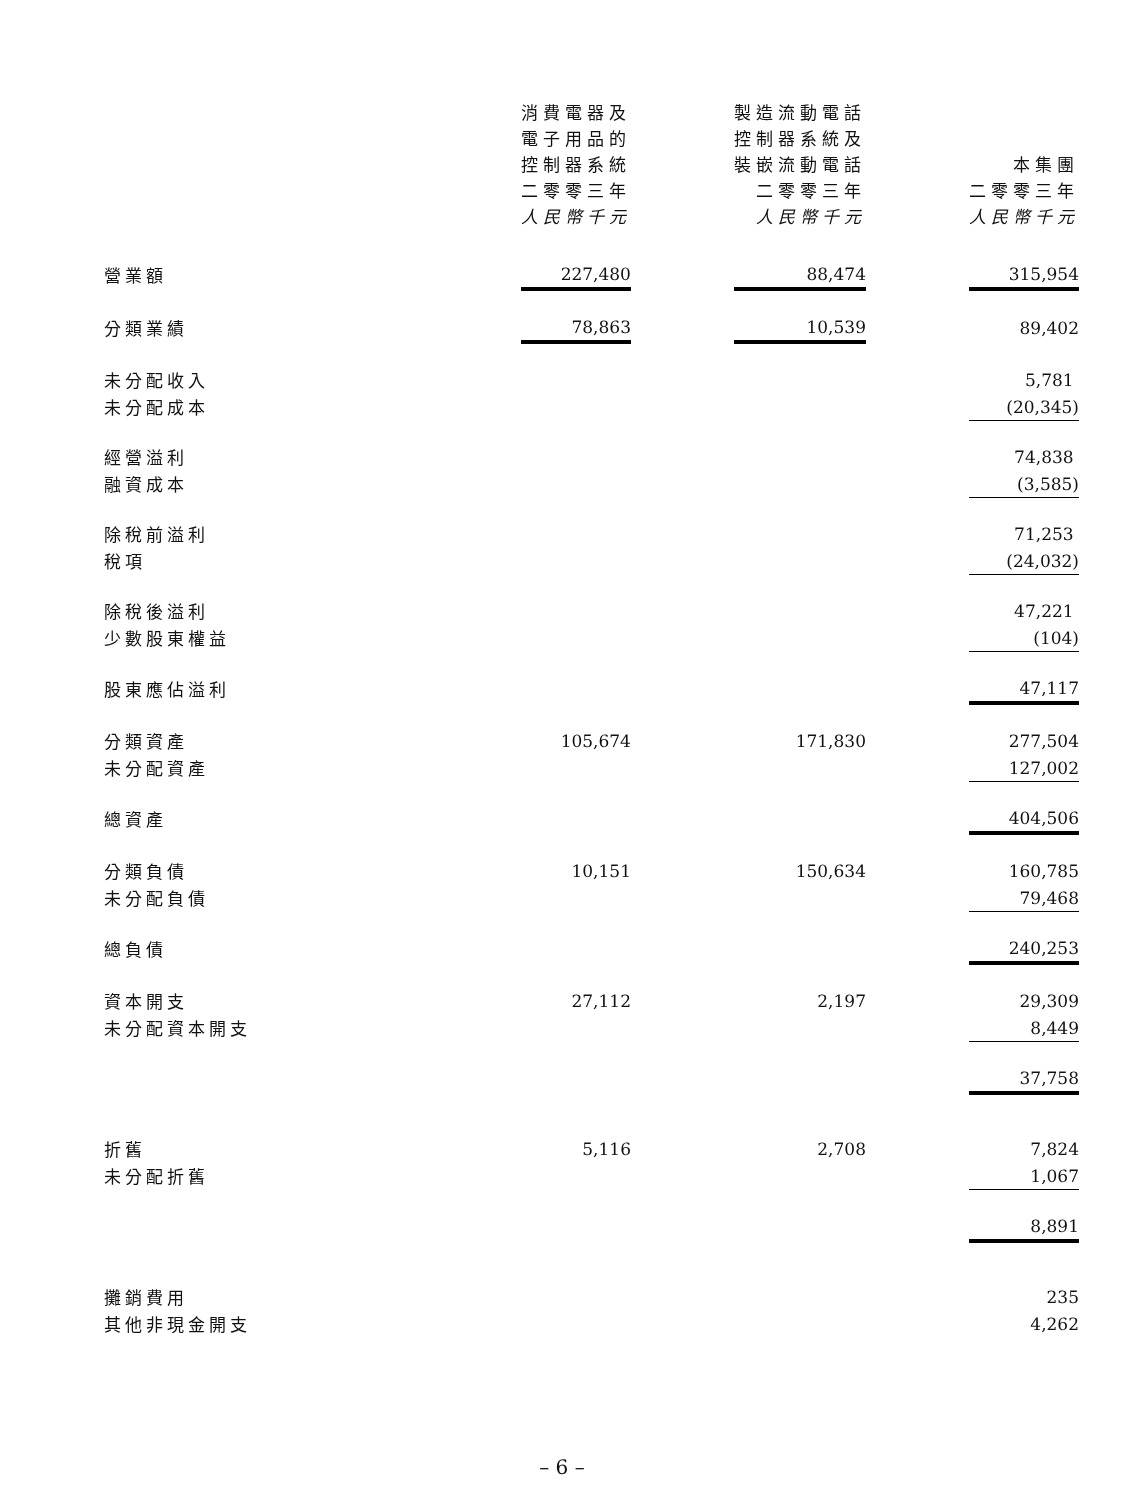| | 消費電器及 電子用品的 控制器系統 二零零三年 人民幣千元 | | 製造流動電話 控制器系統及 裝嵌流動電話 二零零三年 人民幣千元 | | 本集團 二零零三年 人民幣千元 |
| --- | --- | --- | --- | --- | --- |
| 營業額 | 227,480 | | 88,474 | | 315,954 |
| 分類業績 | 78,863 | | 10,539 | | 89,402 |
| 未分配收入 | | | | | 5,781 |
| 未分配成本 | | | | | (20,345) |
| 經營溢利 | | | | | 74,838 |
| 融資成本 | | | | | (3,585) |
| 除稅前溢利 | | | | | 71,253 |
| 稅項 | | | | | (24,032) |
| 除稅後溢利 | | | | | 47,221 |
| 少數股東權益 | | | | | (104) |
| 股東應佔溢利 | | | | | 47,117 |
| 分類資產 | 105,674 | | 171,830 | | 277,504 |
| 未分配資產 | | | | | 127,002 |
| 總資產 | | | | | 404,506 |
| 分類負債 | 10,151 | | 150,634 | | 160,785 |
| 未分配負債 | | | | | 79,468 |
| 總負債 | | | | | 240,253 |
| 資本開支 | 27,112 | | 2,197 | | 29,309 |
| 未分配資本開支 | | | | | 8,449 |
| | | | | | 37,758 |
| 折舊 | 5,116 | | 2,708 | | 7,824 |
| 未分配折舊 | | | | | 1,067 |
| | | | | | 8,891 |
| 攤銷費用 | | | | | 235 |
| 其他非現金開支 | | | | | 4,262 |
– 6 –